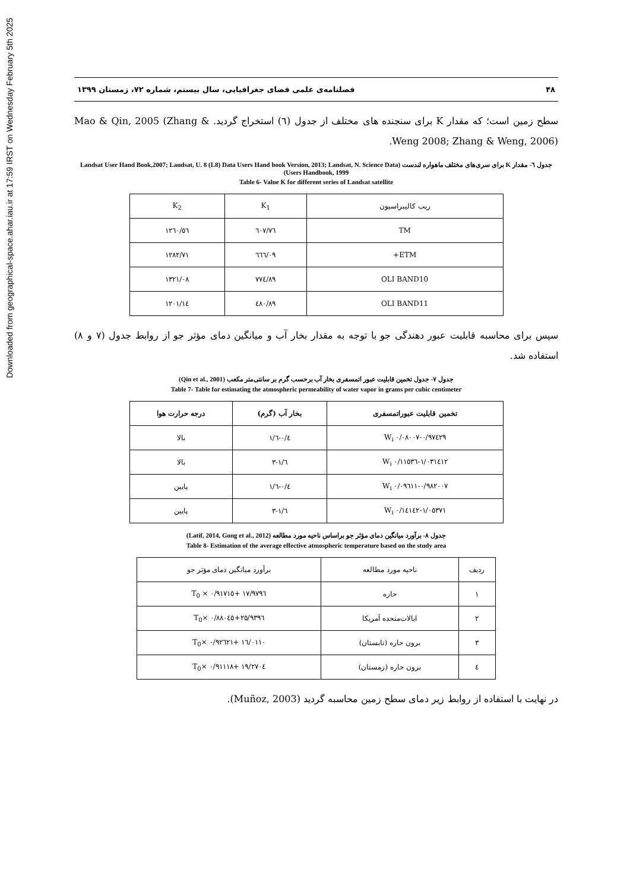Downloaded from geographical-space.ahar.iau.ir at 17:59 IRST on Wednesday February 5th 2025
۴۸ فصلنامه‌ی علمی فضای جغرافیایی، سال بیستم، شماره ۷۲، زمستان ۱۳۹۹
سطح زمین است؛ که مقدار K برای سنجنده های مختلف از جدول (٦) استخراج گردید. Mao & Qin, 2005 (Zhang & Weng 2008; Zhang & Weng, 2006).
جدول ٦- مقدار K برای سری‌های مختلف ماهواره لندست (Landsat User Hand Book,2007; Landsat, U. 8 (L8) Data Users Hand book Version, 2013; Landsat, N. Science Data Users Handbook, 1999)
Table 6- Value K for different series of Landsat satellite
| ریب کالیبراسیون | K<sub>1</sub> | K<sub>2</sub> |
| TM | ٦٠٧/٧٦ | ١٢٦٠/٥٦ |
| ETM+ | ٦٦٦/٠٩ | ١٢٨٢/٧١ |
| OLI BAND10 | ٧٧٤/٨٩ | ١٣٢١/٠٨ |
| OLI BAND11 | ٤٨٠/٨٩ | ١٢٠١/١٤ |
سپس برای محاسبه قابلیت عبور دهندگی جو با توجه به مقدار بخار آب و میانگین دمای مؤثر جو از روابط جدول (٧ و ٨) استفاده شد.
جدول ٧- جدول تخمین قابلیت عبور اتمسفری بخار آب برحسب گرم بر سانتی‌متر مکعب (Qin et al., 2001)
Table 7- Table for estimating the atmospheric permeability of water vapor in grams per cubic centimeter
| تخمین قابلیت عبوراتمسفری | بخار آب (گرم) | درجه حرارت هوا |
| --- | --- | --- |
| ٠/٩٧٤٢٩-٠/٠٨٠٠٧ W<sub>i</sub> | ٠/٤-١/٦ | بالا |
| ١/٠٣١٤١٢-٠/١١٥٣٦ W<sub>i</sub> | ١/٦-٣ | بالا |
| ٠/٩٨٢٠٠٧-٠/٠٩٦١١ W<sub>i</sub> | ٠/٤-١/٦ | پایین |
| ١/٠٥٣٧١-٠/١٤١٤٢ W<sub>i</sub> | ١/٦-٣ | پایین |
جدول ٨- برآورد میانگین دمای مؤثر جو براساس ناحیه مورد مطالعه (Latif, 2014, Gong et al., 2012)
Table 8- Estimation of the average effective atmospheric temperature based on the study area
| ردیف | ناحیه مورد مطالعه | برآورد میانگین دمای مؤثر جو |
| ١ | حاره | ١٧/٩٧٩٦ +٠/٩١٧١٥ × T<sub>0</sub> |
| ٢ | ایالات‌متحده آمریکا | ٢٥/٩٣٩٦+٠/٨٨٠٤٥ ×T<sub>0</sub> |
| ٣ | برون حاره (تابستان) | ١٦/٠١١٠ +٠/٩٢٦٢١ ×T<sub>0</sub> |
| ٤ | برون حاره (زمستان) | ١٩/٢٧٠٤ +٠/٩١١١٨ ×T<sub>0</sub> |
در نهایت با استفاده از روابط زیر دمای سطح زمین محاسبه گردید (Muñoz, 2003).